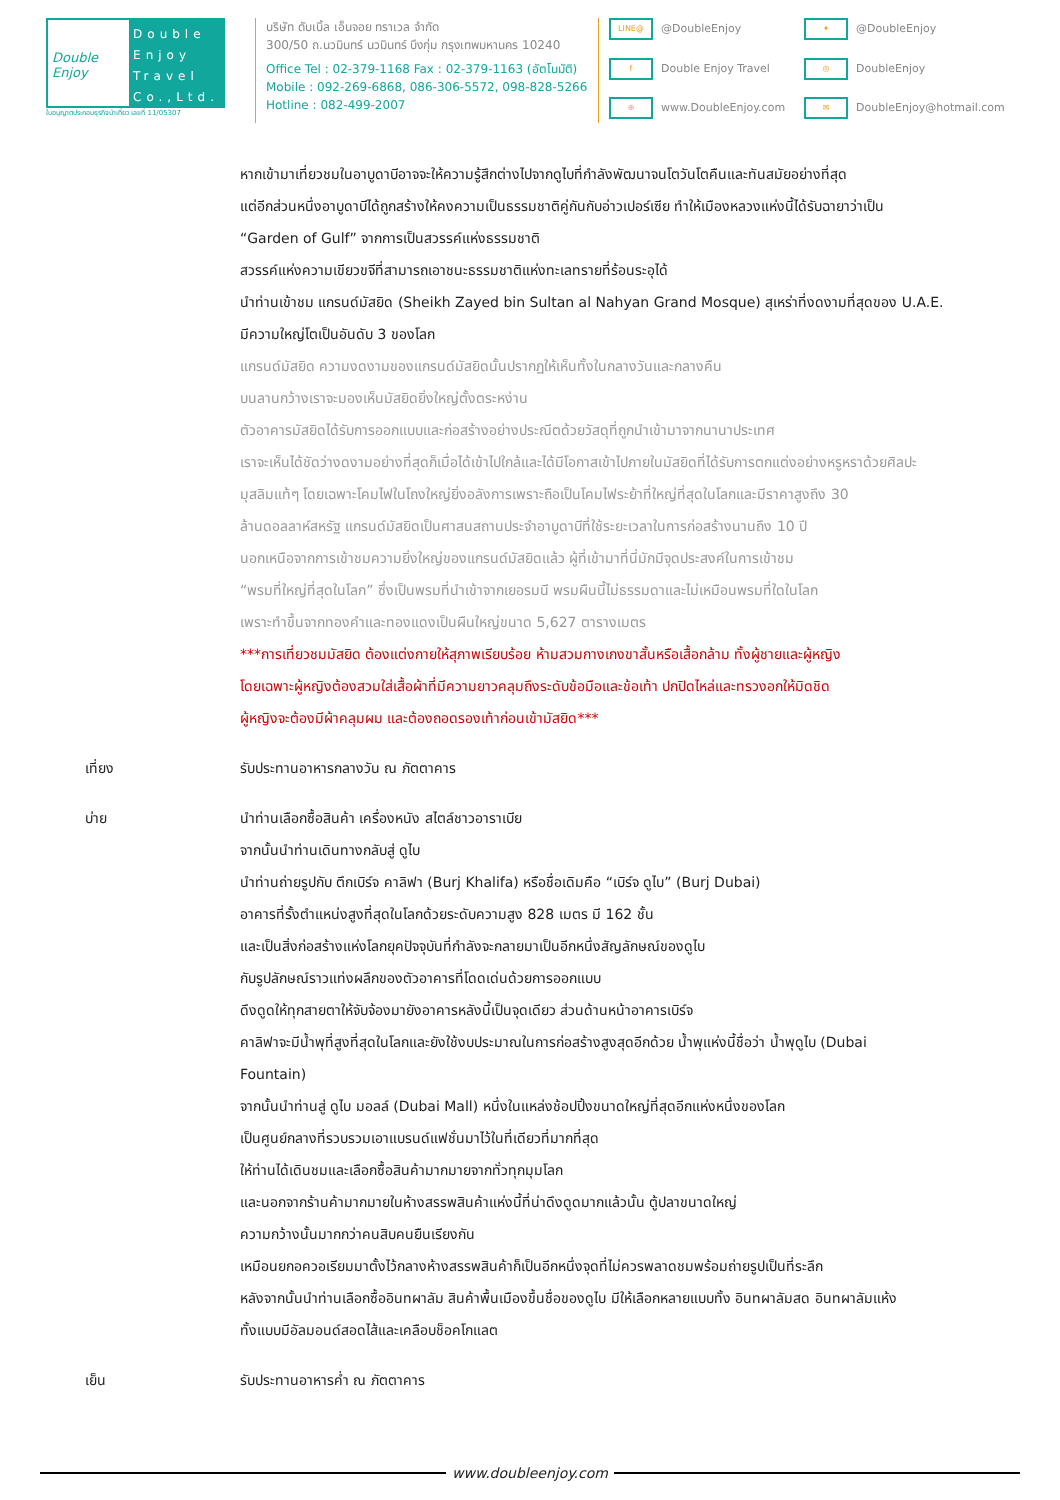Double Enjoy
Double Enjoy Travel Co.,Ltd.
ใบอนุญาตประกอบธุรกิจนำเที่ยว เลขที่ 11/05307
บริษัท ดับเบิ้ล เอ็นจอย ทราเวล จำกัด
300/50 ถ.นวมินทร์ นวมินทร์ บึงกุ่ม กรุงเทพมหานคร 10240
Office Tel : 02-379-1168 Fax : 02-379-1163 (อัตโนมัติ)
Mobile : 092-269-6868, 086-306-5572, 098-828-5266
Hotline : 082-499-2007
LINE@ @DoubleEnjoy
✦ @DoubleEnjoy
f Double Enjoy Travel
◎ DoubleEnjoy
⊕ www.DoubleEnjoy.com
✉ DoubleEnjoy@hotmail.com
หากเข้ามาเที่ยวชมในอาบูดาบีอาจจะให้ความรู้สึกต่างไปจากดูไบที่กำลังพัฒนาจนโตวันโตคืนและทันสมัยอย่างที่สุด
แต่อีกส่วนหนึ่งอาบูดาบีได้ถูกสร้างให้คงความเป็นธรรมชาติคู่กันกับอ่าวเปอร์เซีย ทำให้เมืองหลวงแห่งนี้ได้รับฉายาว่าเป็น
“Garden of Gulf” จากการเป็นสวรรค์แห่งธรรมชาติ
สวรรค์แห่งความเขียวขจีที่สามารถเอาชนะธรรมชาติแห่งทะเลทรายที่ร้อนระอุได้
นำท่านเข้าชม แกรนด์มัสยิด (Sheikh Zayed bin Sultan al Nahyan Grand Mosque) สุเหร่าที่งดงามที่สุดของ U.A.E.
มีความใหญ่โตเป็นอันดับ 3 ของโลก
แกรนด์มัสยิด ความงดงามของแกรนด์มัสยิดนั้นปรากฏให้เห็นทั้งในกลางวันและกลางคืน
บนลานกว้างเราจะมองเห็นมัสยิดยิ่งใหญ่ตั้งตระหง่าน
ตัวอาคารมัสยิดได้รับการออกแบบและก่อสร้างอย่างประณีตด้วยวัสดุที่ถูกนำเข้ามาจากนานาประเทศ
เราจะเห็นได้ชัดว่างดงามอย่างที่สุดก็เมื่อได้เข้าไปใกล้และได้มีโอกาสเข้าไปภายในมัสยิดที่ได้รับการตกแต่งอย่างหรูหราด้วยศิลปะ
มุสลิมแท้ๆ โดยเฉพาะโคมไฟในโถงใหญ่ยิ่งอลังการเพราะถือเป็นโคมไฟระย้าที่ใหญ่ที่สุดในโลกและมีราคาสูงถึง 30
ล้านดอลลาห์สหรัฐ แกรนด์มัสยิดเป็นศาสนสถานประจำอาบูดาบีที่ใช้ระยะเวลาในการก่อสร้างนานถึง 10 ปี
นอกเหนือจากการเข้าชมความยิ่งใหญ่ของแกรนด์มัสยิดแล้ว ผู้ที่เข้ามาที่นี่มักมีจุดประสงค์ในการเข้าชม
“พรมที่ใหญ่ที่สุดในโลก” ซึ่งเป็นพรมที่นำเข้าจากเยอรมนี พรมผืนนี้ไม่ธรรมดาและไม่เหมือนพรมที่ใดในโลก
เพราะทำขึ้นจากทองคำและทองแดงเป็นผืนใหญ่ขนาด 5,627 ตารางเมตร
***การเที่ยวชมมัสยิด ต้องแต่งกายให้สุภาพเรียบร้อย ห้ามสวมกางเกงขาสั้นหรือเสื้อกล้าม ทั้งผู้ชายและผู้หญิง
โดยเฉพาะผู้หญิงต้องสวมใส่เสื้อผ้าที่มีความยาวคลุมถึงระดับข้อมือและข้อเท้า ปกปิดไหล่และทรวงอกให้มิดชิด
ผู้หญิงจะต้องมีผ้าคลุมผม และต้องถอดรองเท้าก่อนเข้ามัสยิด***
เที่ยง รับประทานอาหารกลางวัน ณ ภัตตาคาร
บ่าย นำท่านเลือกซื้อสินค้า เครื่องหนัง สไตล์ชาวอาราเบีย
จากนั้นนำท่านเดินทางกลับสู่ ดูไบ
นำท่านถ่ายรูปกับ ตึกเบิร์จ คาลิฟา (Burj Khalifa) หรือชื่อเดิมคือ “เบิร์จ ดูไบ” (Burj Dubai)
อาคารที่รั้งตำแหน่งสูงที่สุดในโลกด้วยระดับความสูง 828 เมตร มี 162 ชั้น
และเป็นสิ่งก่อสร้างแห่งโลกยุคปัจจุบันที่กำลังจะกลายมาเป็นอีกหนึ่งสัญลักษณ์ของดูไบ
กับรูปลักษณ์ราวแท่งผลึกของตัวอาคารที่โดดเด่นด้วยการออกแบบ
ดึงดูดให้ทุกสายตาให้จับจ้องมายังอาคารหลังนี้เป็นจุดเดียว ส่วนด้านหน้าอาคารเบิร์จ
คาลิฟาจะมีน้ำพุที่สูงที่สุดในโลกและยังใช้งบประมาณในการก่อสร้างสูงสุดอีกด้วย น้ำพุแห่งนี้ชื่อว่า น้ำพุดูไบ (Dubai
Fountain)
จากนั้นนำท่านสู่ ดูไบ มอลล์ (Dubai Mall) หนึ่งในแหล่งช้อปปิ้งขนาดใหญ่ที่สุดอีกแห่งหนึ่งของโลก
เป็นศูนย์กลางที่รวบรวมเอาแบรนด์แฟชั่นมาไว้ในที่เดียวที่มากที่สุด
ให้ท่านได้เดินชมและเลือกซื้อสินค้ามากมายจากทั่วทุกมุมโลก
และนอกจากร้านค้ามากมายในห้างสรรพสินค้าแห่งนี้ที่น่าดึงดูดมากแล้วนั้น ตู้ปลาขนาดใหญ่
ความกว้างนั้นมากกว่าคนสิบคนยืนเรียงกัน
เหมือนยกอควอเรียมมาตั้งไว้กลางห้างสรรพสินค้าก็เป็นอีกหนึ่งจุดที่ไม่ควรพลาดชมพร้อมถ่ายรูปเป็นที่ระลึก
หลังจากนั้นนำท่านเลือกซื้ออินทผาลัม สินค้าพื้นเมืองขึ้นชื่อของดูไบ มีให้เลือกหลายแบบทั้ง อินทผาลัมสด อินทผาลัมแห้ง
ทั้งแบบมีอัลมอนด์สอดไส้และเคลือบช็อคโกแลต
เย็น รับประทานอาหารค่ำ ณ ภัตตาคาร
www.doubleenjoy.com